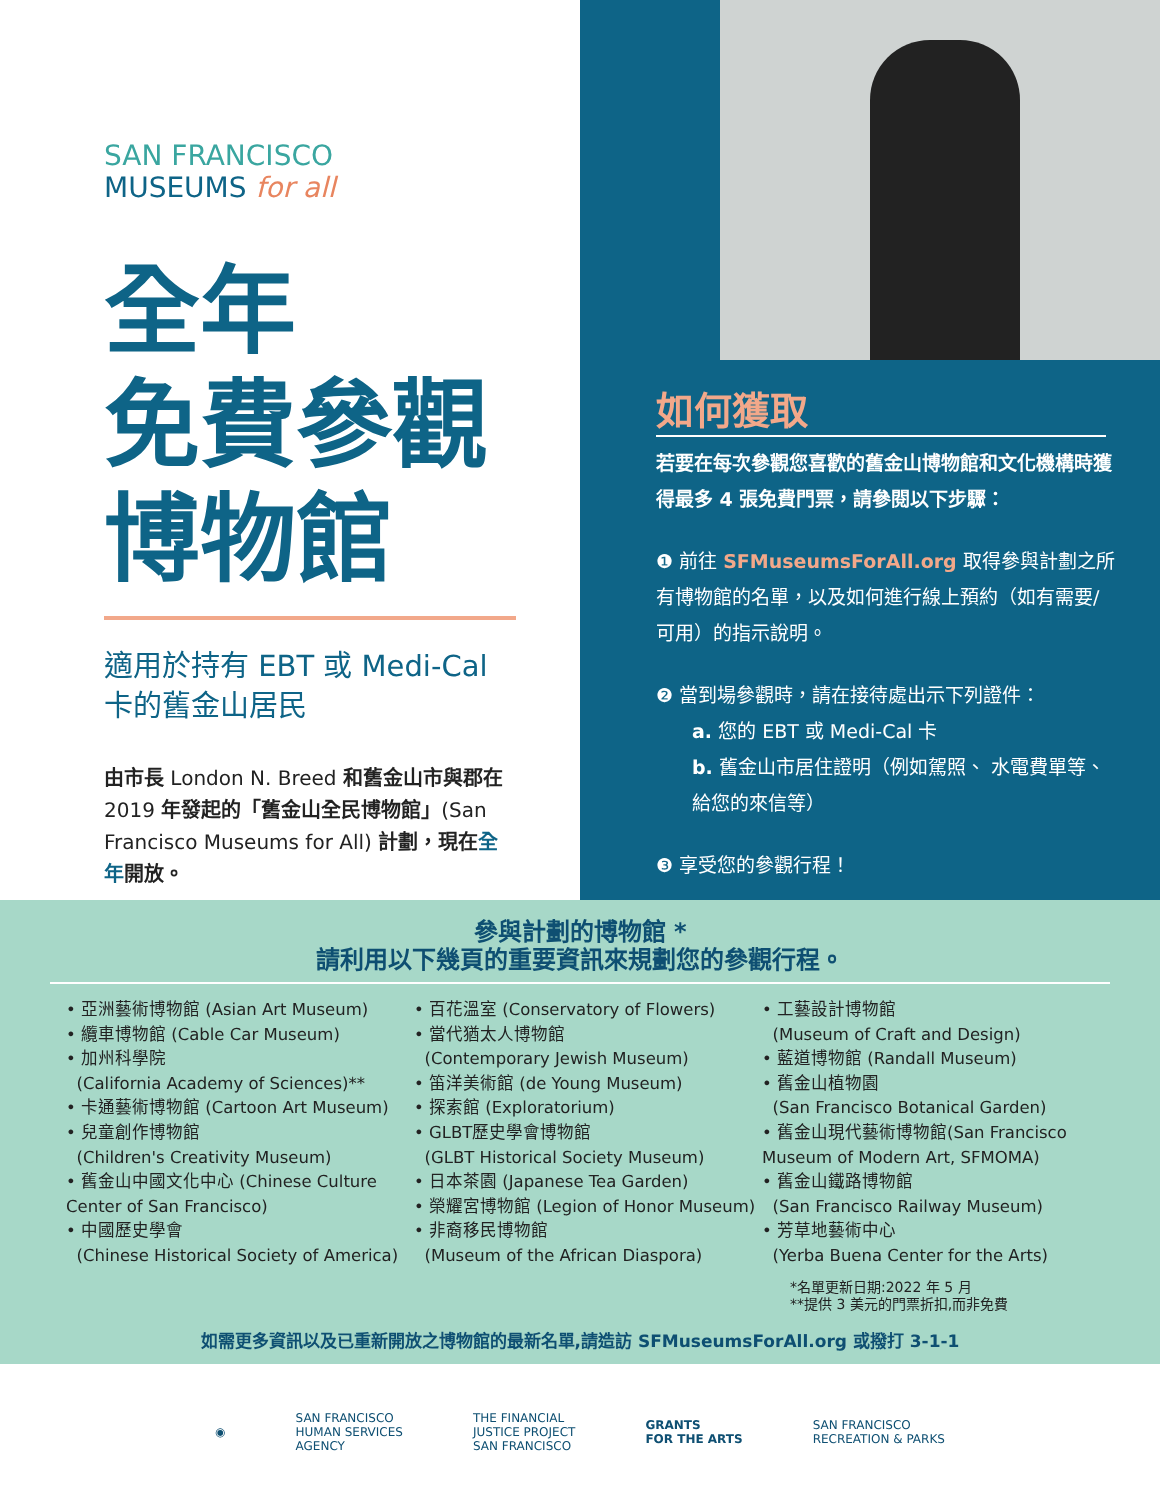SAN FRANCISCO
MUSEUMS for all
全年
免費參觀
博物館
適用於持有 EBT 或 Medi-Cal
卡的舊金山居民
由市長 London N. Breed 和舊金山市與郡在 2019 年發起的「舊金山全民博物館」(San Francisco Museums for All) 計劃，現在全年開放。
如何獲取
若要在每次參觀您喜歡的舊金山博物館和文化機構時獲得最多 4 張免費門票，請參閱以下步驟：
❶ 前往 SFMuseumsForAll.org 取得參與計劃之所有博物館的名單，以及如何進行線上預約（如有需要/可用）的指示說明。
❷ 當到場參觀時，請在接待處出示下列證件：
a. 您的 EBT 或 Medi-Cal 卡
b. 舊金山市居住證明（例如駕照、 水電費單等、給您的來信等）
❸ 享受您的參觀行程！
參與計劃的博物館 *
請利用以下幾頁的重要資訊來規劃您的參觀行程。
• 亞洲藝術博物館 (Asian Art Museum)
• 纜車博物館 (Cable Car Museum)
• 加州科學院
(California Academy of Sciences)**
• 卡通藝術博物館 (Cartoon Art Museum)
• 兒童創作博物館
(Children's Creativity Museum)
• 舊金山中國文化中心 (Chinese Culture Center of San Francisco)
• 中國歷史學會
(Chinese Historical Society of America)
• 百花溫室 (Conservatory of Flowers)
• 當代猶太人博物館
(Contemporary Jewish Museum)
• 笛洋美術館 (de Young Museum)
• 探索館 (Exploratorium)
• GLBT歷史學會博物館
(GLBT Historical Society Museum)
• 日本茶園 (Japanese Tea Garden)
• 榮耀宮博物館 (Legion of Honor Museum)
• 非裔移民博物館
(Museum of the African Diaspora)
• 工藝設計博物館
(Museum of Craft and Design)
• 藍道博物館 (Randall Museum)
• 舊金山植物園
(San Francisco Botanical Garden)
• 舊金山現代藝術博物館(San Francisco Museum of Modern Art, SFMOMA)
• 舊金山鐵路博物館
(San Francisco Railway Museum)
• 芳草地藝術中心
(Yerba Buena Center for the Arts)
*名單更新日期:2022 年 5 月
**提供 3 美元的門票折扣,而非免費
如需更多資訊以及已重新開放之博物館的最新名單,請造訪 SFMuseumsForAll.org 或撥打 3-1-1
◉
SAN FRANCISCO
HUMAN SERVICES
AGENCY
THE FINANCIAL
JUSTICE PROJECT
SAN FRANCISCO
GRANTS
FOR THE ARTS
SAN FRANCISCO
RECREATION & PARKS